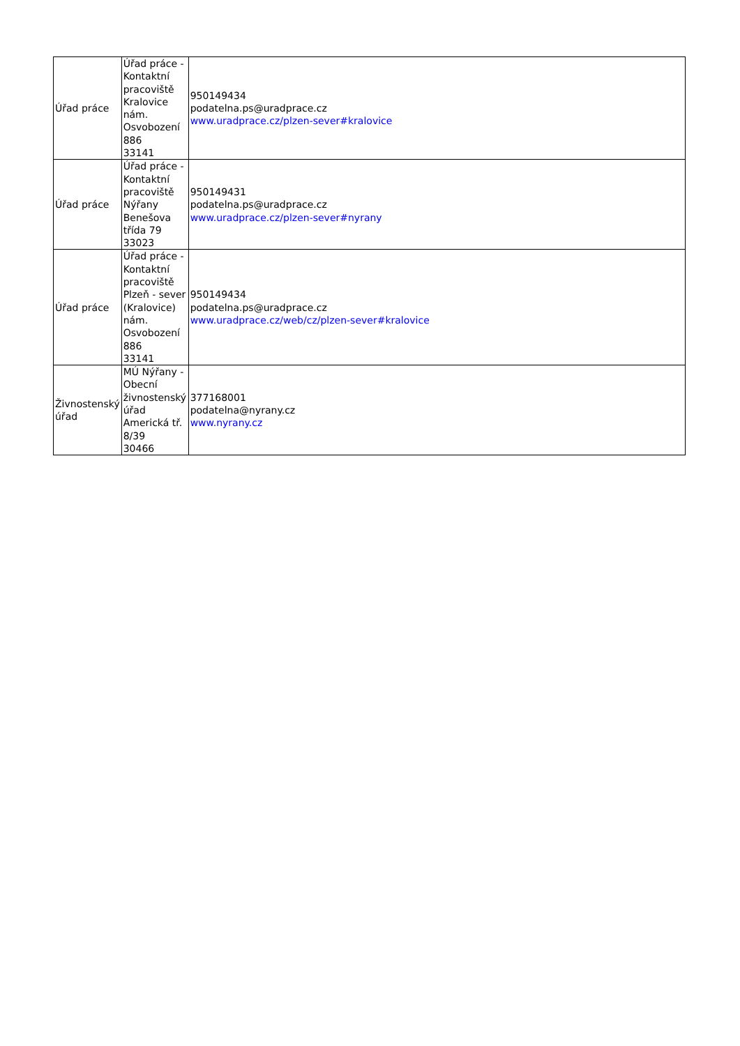| Úřad práce | Úřad práce - Kontaktní pracoviště Kralovice nám. Osvobození 886 33141 | 950149434 podatelna.ps@uradprace.cz www.uradprace.cz/plzen-sever#kralovice |
| Úřad práce | Úřad práce - Kontaktní pracoviště Nýřany Benešova třída 79 33023 | 950149431 podatelna.ps@uradprace.cz www.uradprace.cz/plzen-sever#nyrany |
| Úřad práce | Úřad práce - Kontaktní pracoviště Plzeň - sever (Kralovice) nám. Osvobození 886 33141 | 950149434 podatelna.ps@uradprace.cz www.uradprace.cz/web/cz/plzen-sever#kralovice |
| Živnostenský úřad | MÚ Nýřany - Obecní živnostenský úřad Americká tř. 8/39 30466 | 377168001 podatelna@nyrany.cz www.nyrany.cz |